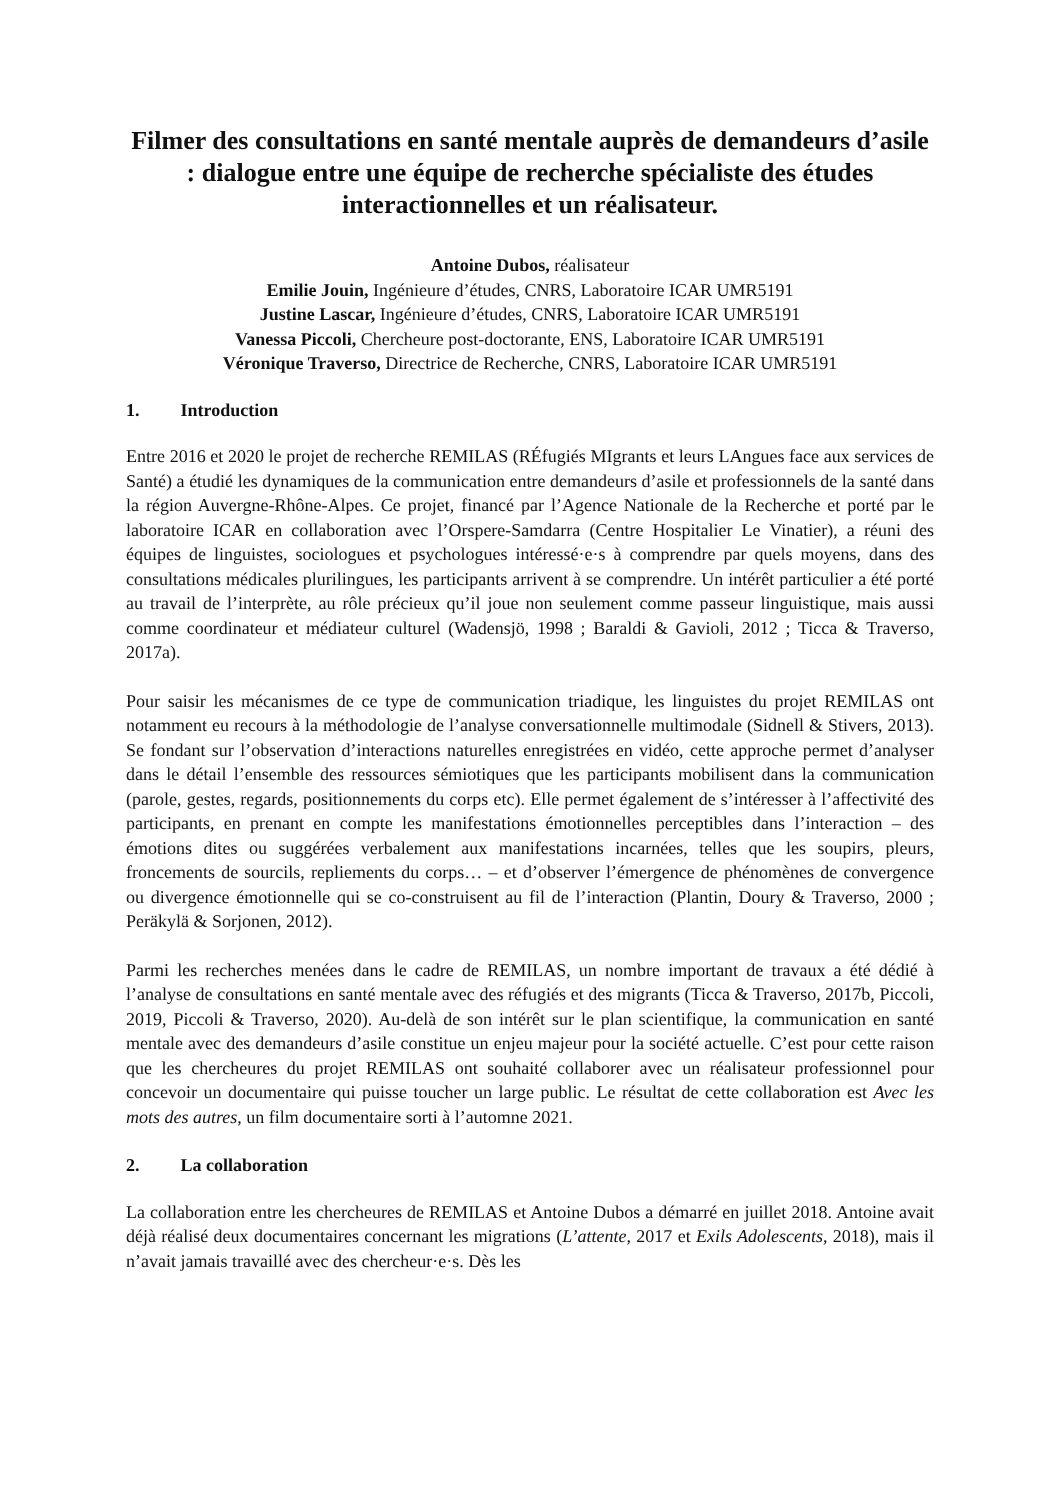Filmer des consultations en santé mentale auprès de demandeurs d’asile : dialogue entre une équipe de recherche spécialiste des études interactionnelles et un réalisateur.
Antoine Dubos, réalisateur
Emilie Jouin, Ingénieure d’études, CNRS, Laboratoire ICAR UMR5191
Justine Lascar, Ingénieure d’études, CNRS, Laboratoire ICAR UMR5191
Vanessa Piccoli, Chercheure post-doctorante, ENS, Laboratoire ICAR UMR5191
Véronique Traverso, Directrice de Recherche, CNRS, Laboratoire ICAR UMR5191
1. Introduction
Entre 2016 et 2020 le projet de recherche REMILAS (RÉfugiés MIgrants et leurs LAngues face aux services de Santé) a étudié les dynamiques de la communication entre demandeurs d’asile et professionnels de la santé dans la région Auvergne-Rhône-Alpes. Ce projet, financé par l’Agence Nationale de la Recherche et porté par le laboratoire ICAR en collaboration avec l’Orspere-Samdarra (Centre Hospitalier Le Vinatier), a réuni des équipes de linguistes, sociologues et psychologues intéressé·e·s à comprendre par quels moyens, dans des consultations médicales plurilingues, les participants arrivent à se comprendre. Un intérêt particulier a été porté au travail de l’interprète, au rôle précieux qu’il joue non seulement comme passeur linguistique, mais aussi comme coordinateur et médiateur culturel (Wadensjö, 1998 ; Baraldi & Gavioli, 2012 ; Ticca & Traverso, 2017a).
Pour saisir les mécanismes de ce type de communication triadique, les linguistes du projet REMILAS ont notamment eu recours à la méthodologie de l’analyse conversationnelle multimodale (Sidnell & Stivers, 2013). Se fondant sur l’observation d’interactions naturelles enregistrées en vidéo, cette approche permet d’analyser dans le détail l’ensemble des ressources sémiotiques que les participants mobilisent dans la communication (parole, gestes, regards, positionnements du corps etc). Elle permet également de s’intéresser à l’affectivité des participants, en prenant en compte les manifestations émotionnelles perceptibles dans l’interaction – des émotions dites ou suggérées verbalement aux manifestations incarnées, telles que les soupirs, pleurs, froncements de sourcils, repliements du corps… – et d’observer l’émergence de phénomènes de convergence ou divergence émotionnelle qui se co-construisent au fil de l’interaction (Plantin, Doury & Traverso, 2000 ; Peräkylä & Sorjonen, 2012).
Parmi les recherches menées dans le cadre de REMILAS, un nombre important de travaux a été dédié à l’analyse de consultations en santé mentale avec des réfugiés et des migrants (Ticca & Traverso, 2017b, Piccoli, 2019, Piccoli & Traverso, 2020). Au-delà de son intérêt sur le plan scientifique, la communication en santé mentale avec des demandeurs d’asile constitue un enjeu majeur pour la société actuelle. C’est pour cette raison que les chercheures du projet REMILAS ont souhaité collaborer avec un réalisateur professionnel pour concevoir un documentaire qui puisse toucher un large public. Le résultat de cette collaboration est Avec les mots des autres, un film documentaire sorti à l’automne 2021.
2. La collaboration
La collaboration entre les chercheures de REMILAS et Antoine Dubos a démarré en juillet 2018. Antoine avait déjà réalisé deux documentaires concernant les migrations (L’attente, 2017 et Exils Adolescents, 2018), mais il n’avait jamais travaillé avec des chercheur·e·s. Dès les